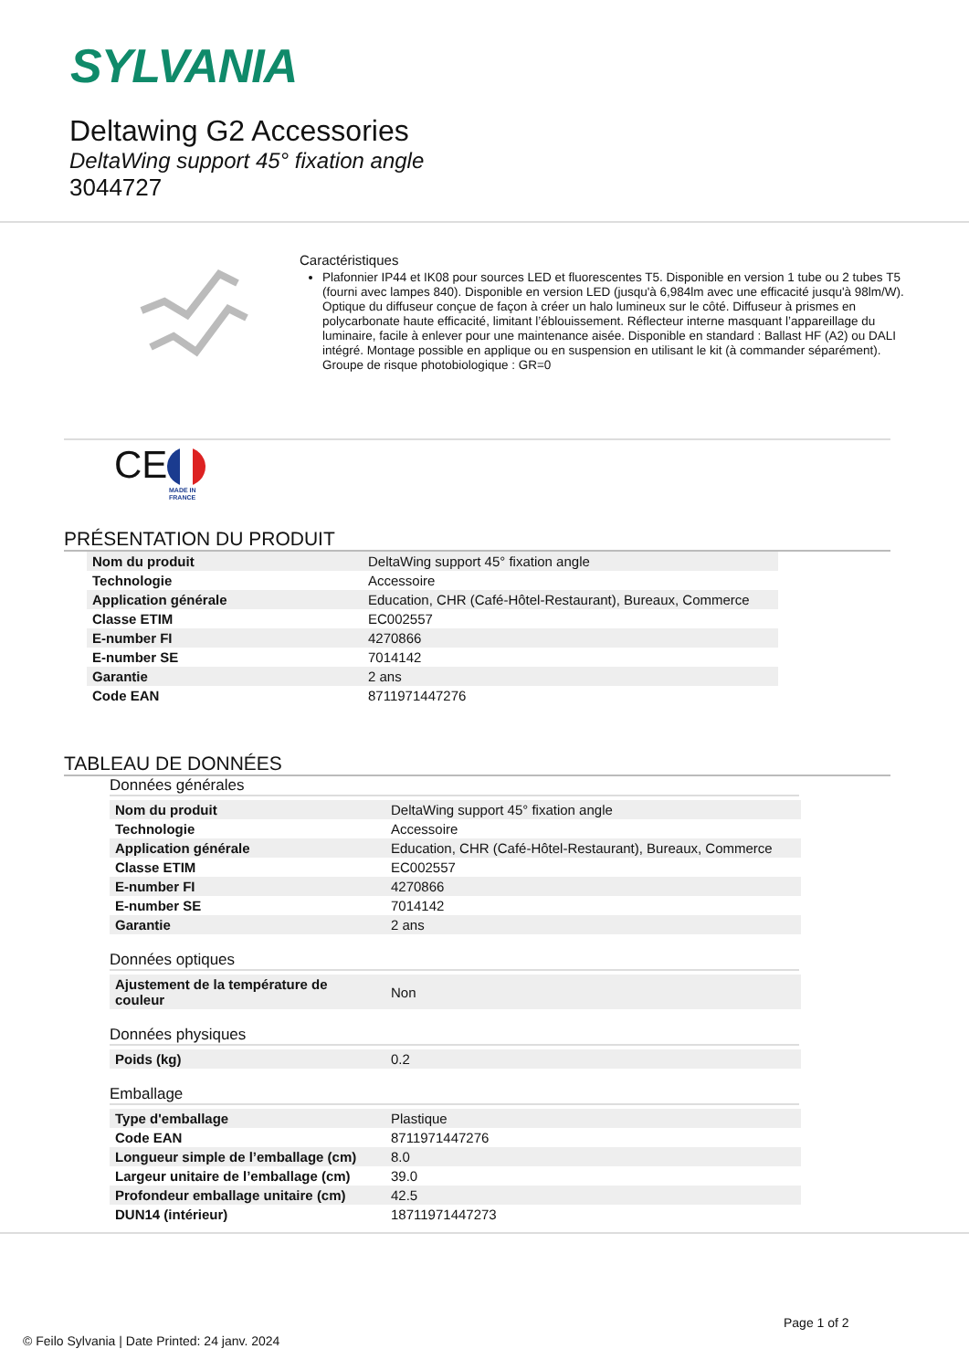SYLVANIA
Deltawing G2 Accessories
DeltaWing support 45° fixation angle
3044727
Caractéristiques
Plafonnier IP44 et IK08 pour sources LED et fluorescentes T5. Disponible en version 1 tube ou 2 tubes T5 (fourni avec lampes 840). Disponible en version LED (jusqu'à 6,984lm avec une efficacité jusqu'à 98lm/W). Optique du diffuseur conçue de façon à créer un halo lumineux sur le côté. Diffuseur à prismes en polycarbonate haute efficacité, limitant l’éblouissement. Réflecteur interne masquant l’appareillage du luminaire, facile à enlever pour une maintenance aisée. Disponible en standard : Ballast HF (A2) ou DALI intégré. Montage possible en applique ou en suspension en utilisant le kit (à commander séparément). Groupe de risque photobiologique : GR=0
CE
MADE IN
FRANCE
PRÉSENTATION DU PRODUIT
| Nom du produit | DeltaWing support 45° fixation angle |
| Technologie | Accessoire |
| Application générale | Education, CHR (Café-Hôtel-Restaurant), Bureaux, Commerce |
| Classe ETIM | EC002557 |
| E-number FI | 4270866 |
| E-number SE | 7014142 |
| Garantie | 2 ans |
| Code EAN | 8711971447276 |
TABLEAU DE DONNÉES
Données générales
| Nom du produit | DeltaWing support 45° fixation angle |
| Technologie | Accessoire |
| Application générale | Education, CHR (Café-Hôtel-Restaurant), Bureaux, Commerce |
| Classe ETIM | EC002557 |
| E-number FI | 4270866 |
| E-number SE | 7014142 |
| Garantie | 2 ans |
Données optiques
| Ajustement de la température de couleur | Non |
Données physiques
| Poids (kg) | 0.2 |
Emballage
| Type d'emballage | Plastique |
| Code EAN | 8711971447276 |
| Longueur simple de l’emballage (cm) | 8.0 |
| Largeur unitaire de l’emballage (cm) | 39.0 |
| Profondeur emballage unitaire (cm) | 42.5 |
| DUN14 (intérieur) | 18711971447273 |
Page 1 of 2
© Feilo Sylvania | Date Printed: 24 janv. 2024